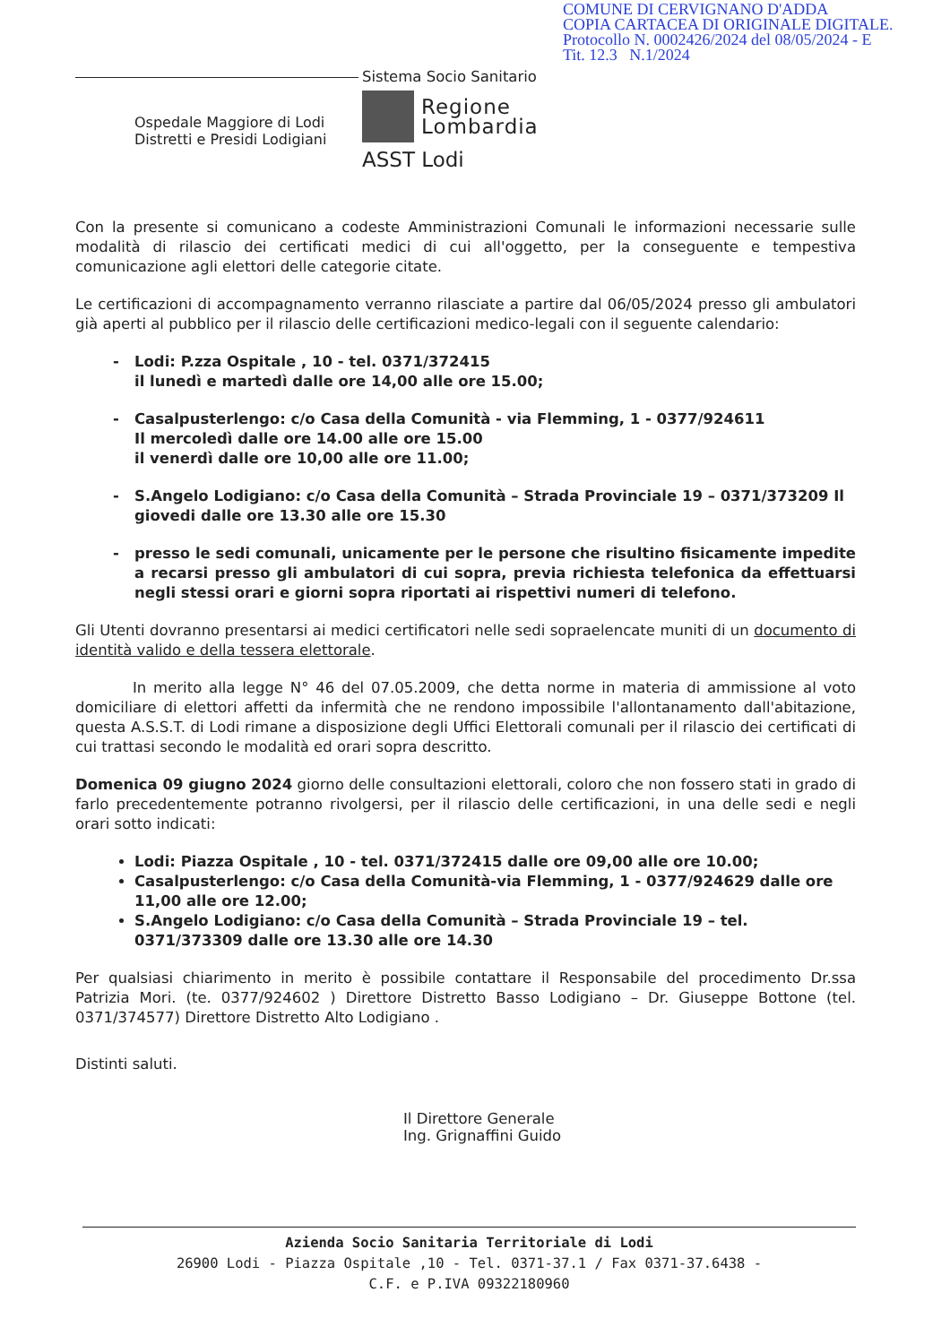COMUNE DI CERVIGNANO D'ADDA
COPIA CARTACEA DI ORIGINALE DIGITALE.
Protocollo N. 0002426/2024 del 08/05/2024 - E
Tit. 12.3 N.1/2024
Ospedale Maggiore di Lodi
Distretti e Presidi Lodigiani
Sistema Socio Sanitario
Regione
Lombardia
ASST Lodi
Con la presente si comunicano a codeste Amministrazioni Comunali le informazioni necessarie sulle modalità di rilascio dei certificati medici di cui all'oggetto, per la conseguente e tempestiva comunicazione agli elettori delle categorie citate.
Le certificazioni di accompagnamento verranno rilasciate a partire dal 06/05/2024 presso gli ambulatori già aperti al pubblico per il rilascio delle certificazioni medico-legali con il seguente calendario:
Lodi: P.zza Ospitale , 10 - tel. 0371/372415
il lunedì e martedì dalle ore 14,00 alle ore 15.00;
Casalpusterlengo: c/o Casa della Comunità - via Flemming, 1 - 0377/924611
Il mercoledì dalle ore 14.00 alle ore 15.00
il venerdì dalle ore 10,00 alle ore 11.00;
S.Angelo Lodigiano: c/o Casa della Comunità – Strada Provinciale 19 – 0371/373209 Il giovedi dalle ore 13.30 alle ore 15.30
presso le sedi comunali, unicamente per le persone che risultino fisicamente impedite a recarsi presso gli ambulatori di cui sopra, previa richiesta telefonica da effettuarsi negli stessi orari e giorni sopra riportati ai rispettivi numeri di telefono.
Gli Utenti dovranno presentarsi ai medici certificatori nelle sedi sopraelencate muniti di un documento di identità valido e della tessera elettorale.
In merito alla legge N° 46 del 07.05.2009, che detta norme in materia di ammissione al voto domiciliare di elettori affetti da infermità che ne rendono impossibile l'allontanamento dall'abitazione, questa A.S.S.T. di Lodi rimane a disposizione degli Uffici Elettorali comunali per il rilascio dei certificati di cui trattasi secondo le modalità ed orari sopra descritto.
Domenica 09 giugno 2024 giorno delle consultazioni elettorali, coloro che non fossero stati in grado di farlo precedentemente potranno rivolgersi, per il rilascio delle certificazioni, in una delle sedi e negli orari sotto indicati:
Lodi: Piazza Ospitale , 10 - tel. 0371/372415 dalle ore 09,00 alle ore 10.00;
Casalpusterlengo: c/o Casa della Comunità-via Flemming, 1 - 0377/924629 dalle ore 11,00 alle ore 12.00;
S.Angelo Lodigiano: c/o Casa della Comunità – Strada Provinciale 19 – tel. 0371/373309 dalle ore 13.30 alle ore 14.30
Per qualsiasi chiarimento in merito è possibile contattare il Responsabile del procedimento Dr.ssa Patrizia Mori. (te. 0377/924602 ) Direttore Distretto Basso Lodigiano – Dr. Giuseppe Bottone (tel. 0371/374577) Direttore Distretto Alto Lodigiano .
Distinti saluti.
Il Direttore Generale
Ing. Grignaffini Guido
Azienda Socio Sanitaria Territoriale di Lodi
26900 Lodi - Piazza Ospitale ,10 - Tel. 0371-37.1 / Fax 0371-37.6438 -
C.F. e P.IVA 09322180960